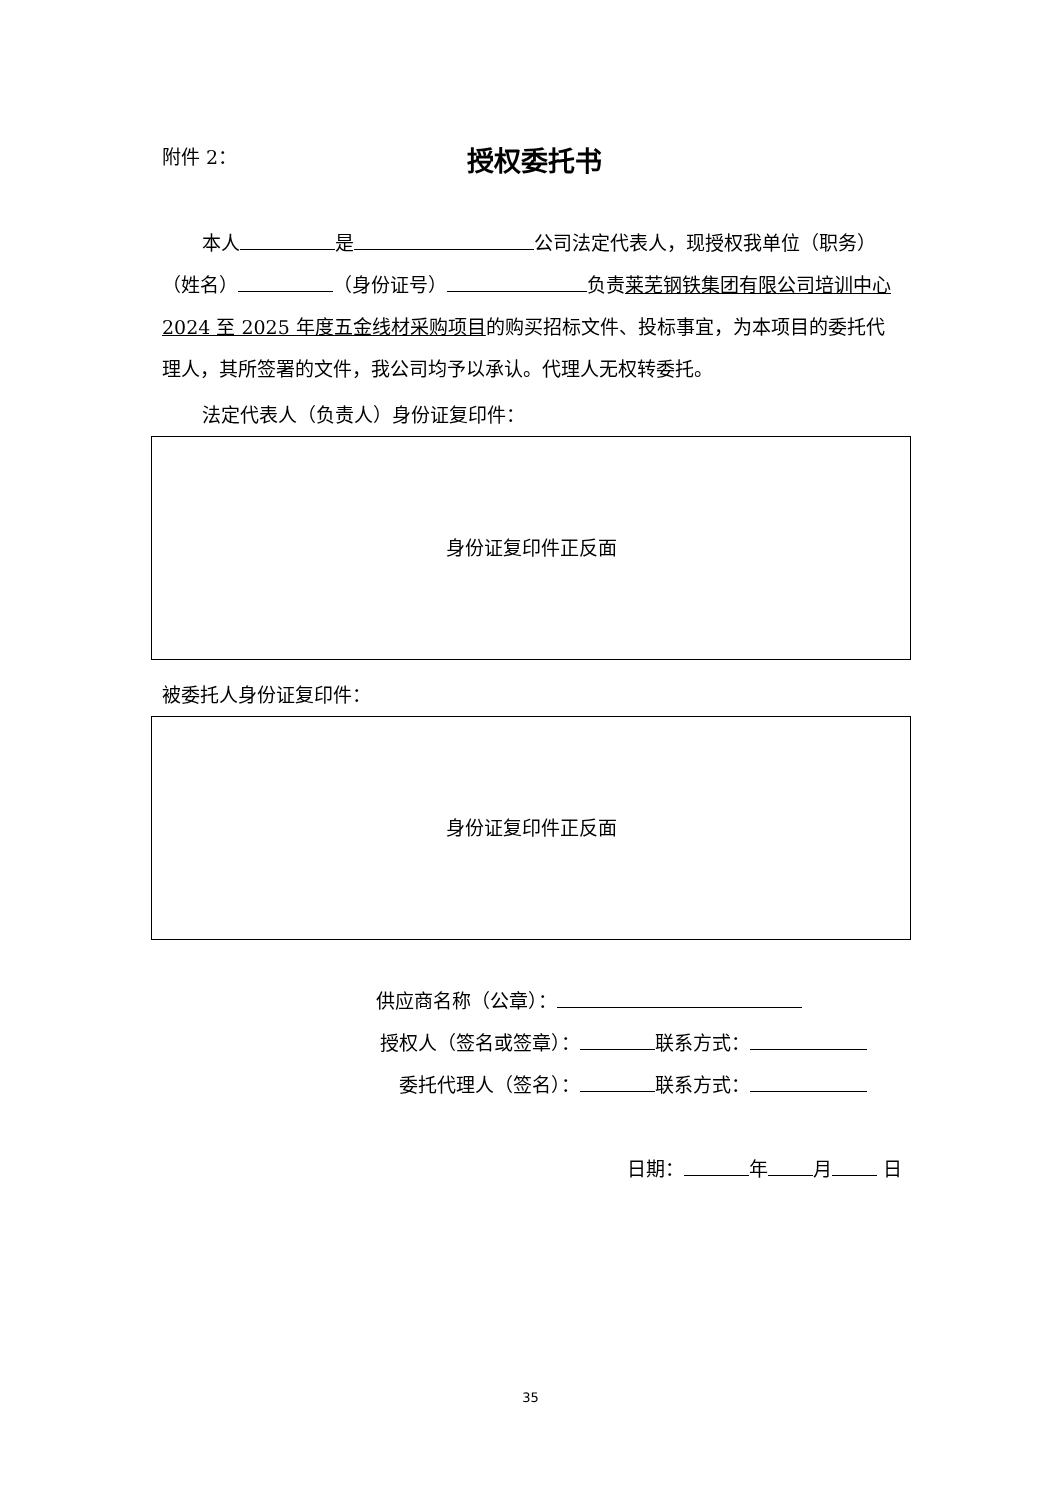附件 2：
授权委托书
本人 是 公司法定代表人，现授权我单位（职务）（姓名） （身份证号） 负责莱芜钢铁集团有限公司培训中心 2024 至 2025 年度五金线材采购项目的购买招标文件、投标事宜，为本项目的委托代理人，其所签署的文件，我公司均予以承认。代理人无权转委托。
法定代表人（负责人）身份证复印件：
身份证复印件正反面
被委托人身份证复印件：
身份证复印件正反面
供应商名称（公章）：
授权人（签名或签章）： 联系方式：
委托代理人（签名）： 联系方式：
日期： 年 月 日
35